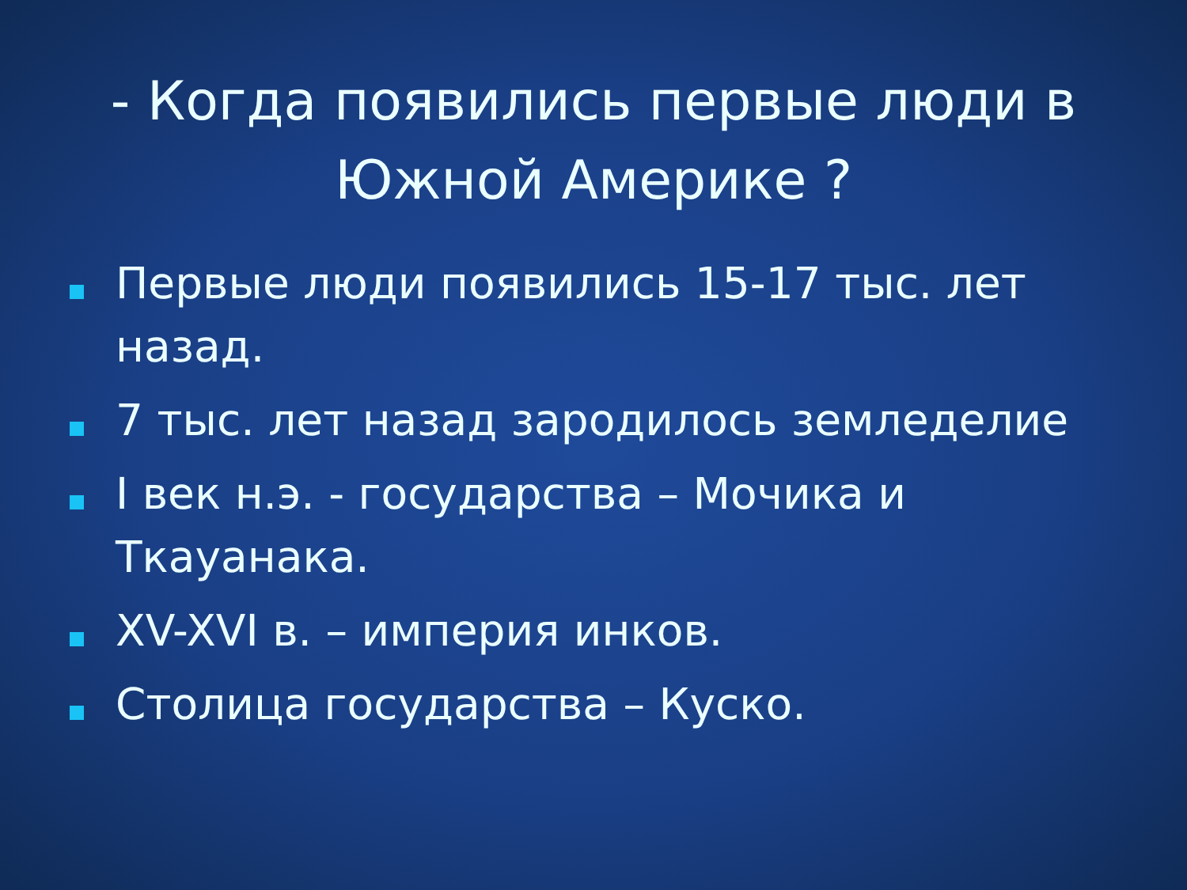- Когда появились первые люди в Южной Америке ?
Первые люди появились 15-17 тыс. лет назад.
7 тыс. лет назад зародилось земледелие
I век н.э. - государства – Мочика и Ткауанака.
XV-XVI в. – империя инков.
Столица государства – Куско.